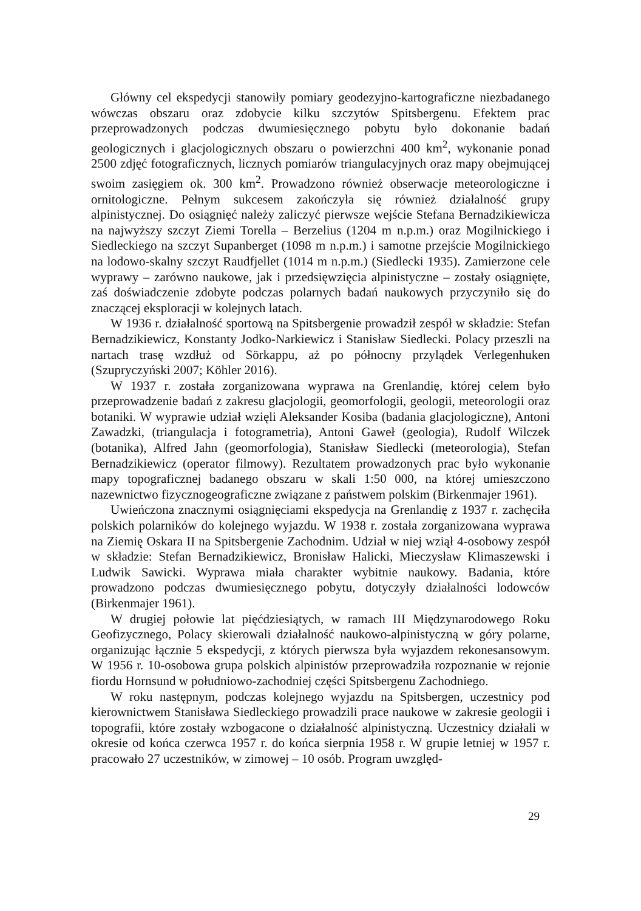Główny cel ekspedycji stanowiły pomiary geodezyjno-kartograficzne niezbadanego wówczas obszaru oraz zdobycie kilku szczytów Spitsbergenu. Efektem prac przeprowadzonych podczas dwumiesięcznego pobytu było dokonanie badań geologicznych i glacjologicznych obszaru o powierzchni 400 km<sup>2</sup>, wykonanie ponad 2500 zdjęć fotograficznych, licznych pomiarów triangulacyjnych oraz mapy obejmującej swoim zasięgiem ok. 300 km<sup>2</sup>. Prowadzono również obserwacje meteorologiczne i ornitologiczne. Pełnym sukcesem zakończyła się również działalność grupy alpinistycznej. Do osiągnięć należy zaliczyć pierwsze wejście Stefana Bernadzikiewicza na najwyższy szczyt Ziemi Torella – Berzelius (1204 m n.p.m.) oraz Mogilnickiego i Siedleckiego na szczyt Supanberget (1098 m n.p.m.) i samotne przejście Mogilnickiego na lodowo-skalny szczyt Raudfjellet (1014 m n.p.m.) (Siedlecki 1935). Zamierzone cele wyprawy – zarówno naukowe, jak i przedsięwzięcia alpinistyczne – zostały osiągnięte, zaś doświadczenie zdobyte podczas polarnych badań naukowych przyczyniło się do znaczącej eksploracji w kolejnych latach.
W 1936 r. działalność sportową na Spitsbergenie prowadził zespół w składzie: Stefan Bernadzikiewicz, Konstanty Jodko-Narkiewicz i Stanisław Siedlecki. Polacy przeszli na nartach trasę wzdłuż od Sörkappu, aż po północny przylądek Verlegenhuken (Szupryczyński 2007; Köhler 2016).
W 1937 r. została zorganizowana wyprawa na Grenlandię, której celem było przeprowadzenie badań z zakresu glacjologii, geomorfologii, geologii, meteorologii oraz botaniki. W wyprawie udział wzięli Aleksander Kosiba (badania glacjologiczne), Antoni Zawadzki, (triangulacja i fotogrametria), Antoni Gaweł (geologia), Rudolf Wilczek (botanika), Alfred Jahn (geomorfologia), Stanisław Siedlecki (meteorologia), Stefan Bernadzikiewicz (operator filmowy). Rezultatem prowadzonych prac było wykonanie mapy topograficznej badanego obszaru w skali 1:50 000, na której umieszczono nazewnictwo fizycznogeograficzne związane z państwem polskim (Birkenmajer 1961).
Uwieńczona znacznymi osiągnięciami ekspedycja na Grenlandię z 1937 r. zachęciła polskich polarników do kolejnego wyjazdu. W 1938 r. została zorganizowana wyprawa na Ziemię Oskara II na Spitsbergenie Zachodnim. Udział w niej wziął 4-osobowy zespół w składzie: Stefan Bernadzikiewicz, Bronisław Halicki, Mieczysław Klimaszewski i Ludwik Sawicki. Wyprawa miała charakter wybitnie naukowy. Badania, które prowadzono podczas dwumiesięcznego pobytu, dotyczyły działalności lodowców (Birkenmajer 1961).
W drugiej połowie lat pięćdziesiątych, w ramach III Międzynarodowego Roku Geofizycznego, Polacy skierowali działalność naukowo-alpinistyczną w góry polarne, organizując łącznie 5 ekspedycji, z których pierwsza była wyjazdem rekonesansowym. W 1956 r. 10-osobowa grupa polskich alpinistów przeprowadziła rozpoznanie w rejonie fiordu Hornsund w południowo-zachodniej części Spitsbergenu Zachodniego.
W roku następnym, podczas kolejnego wyjazdu na Spitsbergen, uczestnicy pod kierownictwem Stanisława Siedleckiego prowadzili prace naukowe w zakresie geologii i topografii, które zostały wzbogacone o działalność alpinistyczną. Uczestnicy działali w okresie od końca czerwca 1957 r. do końca sierpnia 1958 r. W grupie letniej w 1957 r. pracowało 27 uczestników, w zimowej – 10 osób. Program uwzględ-
29